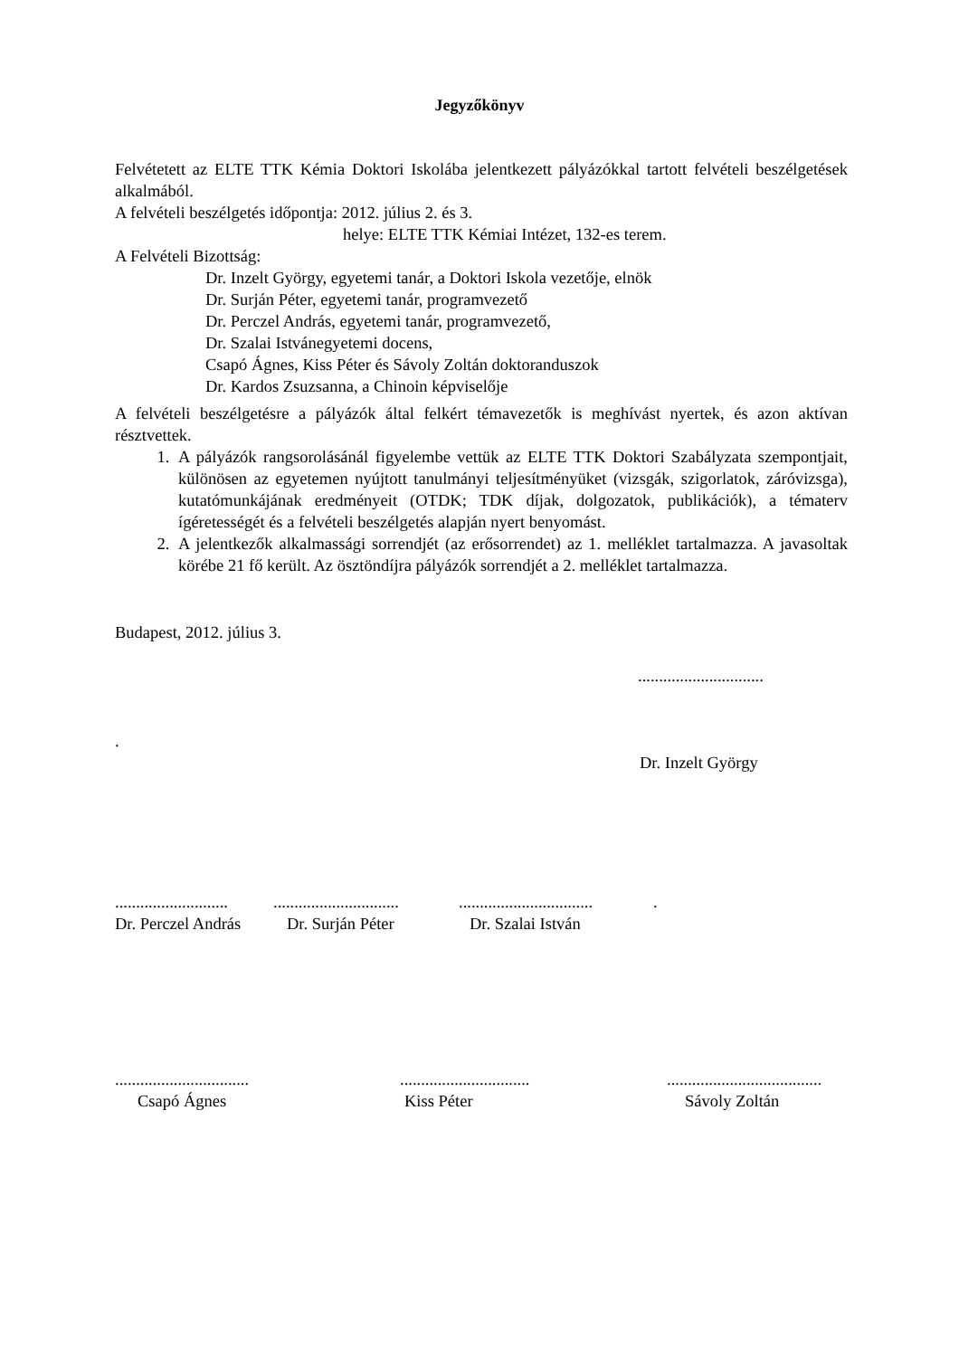Jegyzőkönyv
Felvétetett az ELTE TTK Kémia Doktori Iskolába jelentkezett pályázókkal tartott felvételi beszélgetések alkalmából.
A felvételi beszélgetés időpontja: 2012. július 2. és 3.
helye: ELTE TTK Kémiai Intézet, 132-es terem.
A Felvételi Bizottság:
Dr. Inzelt György, egyetemi tanár, a Doktori Iskola vezetője, elnök
Dr. Surján Péter, egyetemi tanár, programvezető
Dr. Perczel András, egyetemi tanár, programvezető,
Dr. Szalai Istvánegyetemi docens,
Csapó Ágnes, Kiss Péter és Sávoly Zoltán doktoranduszok
Dr. Kardos Zsuzsanna, a Chinoin képviselője
A felvételi beszélgetésre a pályázók által felkért témavezetők is meghívást nyertek, és azon aktívan résztvettek.
1. A pályázók rangsorolásánál figyelembe vettük az ELTE TTK Doktori Szabályzata szempontjait, különösen az egyetemen nyújtott tanulmányi teljesítményüket (vizsgák, szigorlatok, záróvizsga), kutatómunkájának eredményeit (OTDK; TDK díjak, dolgozatok, publikációk), a tématerv ígéretességét és a felvételi beszélgetés alapján nyert benyomást.
2. A jelentkezők alkalmassági sorrendjét (az erősorrendet) az 1. melléklet tartalmazza. A javasoltak körébe 21 fő került. Az ösztöndíjra pályázók sorrendjét a 2. melléklet tartalmazza.
Budapest, 2012. július 3.
..............................
.
Dr. Inzelt György
..........................................................................................
Dr. Perczel András Dr. Surján Péter Dr. Szalai István
....................................................................................................
Csapó Ágnes Kiss Péter Sávoly Zoltán